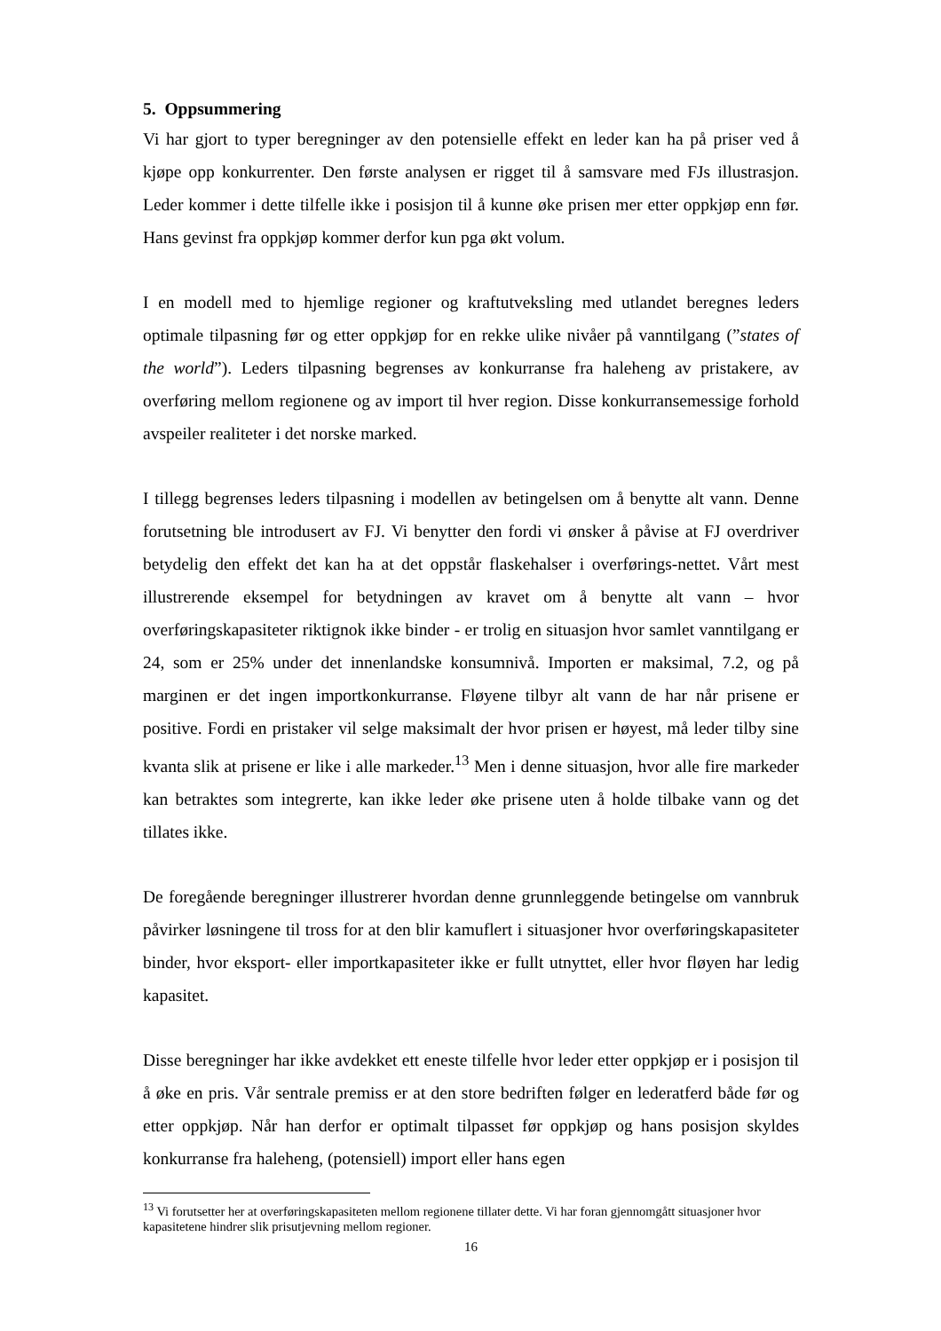5. Oppsummering
Vi har gjort to typer beregninger av den potensielle effekt en leder kan ha på priser ved å kjøpe opp konkurrenter. Den første analysen er rigget til å samsvare med FJs illustrasjon. Leder kommer i dette tilfelle ikke i posisjon til å kunne øke prisen mer etter oppkjøp enn før. Hans gevinst fra oppkjøp kommer derfor kun pga økt volum.
I en modell med to hjemlige regioner og kraftutveksling med utlandet beregnes leders optimale tilpasning før og etter oppkjøp for en rekke ulike nivåer på vanntilgang (”states of the world”). Leders tilpasning begrenses av konkurranse fra haleheng av pristakere, av overføring mellom regionene og av import til hver region. Disse konkurransemessige forhold avspeiler realiteter i det norske marked.
I tillegg begrenses leders tilpasning i modellen av betingelsen om å benytte alt vann. Denne forutsetning ble introdusert av FJ. Vi benytter den fordi vi ønsker å påvise at FJ overdriver betydelig den effekt det kan ha at det oppstår flaskehalser i overførings-nettet. Vårt mest illustrerende eksempel for betydningen av kravet om å benytte alt vann – hvor overføringskapasiteter riktignok ikke binder - er trolig en situasjon hvor samlet vanntilgang er 24, som er 25% under det innenlandske konsumnivå. Importen er maksimal, 7.2, og på marginen er det ingen importkonkurranse. Fløyene tilbyr alt vann de har når prisene er positive. Fordi en pristaker vil selge maksimalt der hvor prisen er høyest, må leder tilby sine kvanta slik at prisene er like i alle markeder.<sup>13</sup> Men i denne situasjon, hvor alle fire markeder kan betraktes som integrerte, kan ikke leder øke prisene uten å holde tilbake vann og det tillates ikke.
De foregående beregninger illustrerer hvordan denne grunnleggende betingelse om vannbruk påvirker løsningene til tross for at den blir kamuflert i situasjoner hvor overføringskapasiteter binder, hvor eksport- eller importkapasiteter ikke er fullt utnyttet, eller hvor fløyen har ledig kapasitet.
Disse beregninger har ikke avdekket ett eneste tilfelle hvor leder etter oppkjøp er i posisjon til å øke en pris. Vår sentrale premiss er at den store bedriften følger en lederatferd både før og etter oppkjøp. Når han derfor er optimalt tilpasset før oppkjøp og hans posisjon skyldes konkurranse fra haleheng, (potensiell) import eller hans egen
<sup>13</sup> Vi forutsetter her at overføringskapasiteten mellom regionene tillater dette. Vi har foran gjennomgått situasjoner hvor kapasitetene hindrer slik prisutjevning mellom regioner.
16